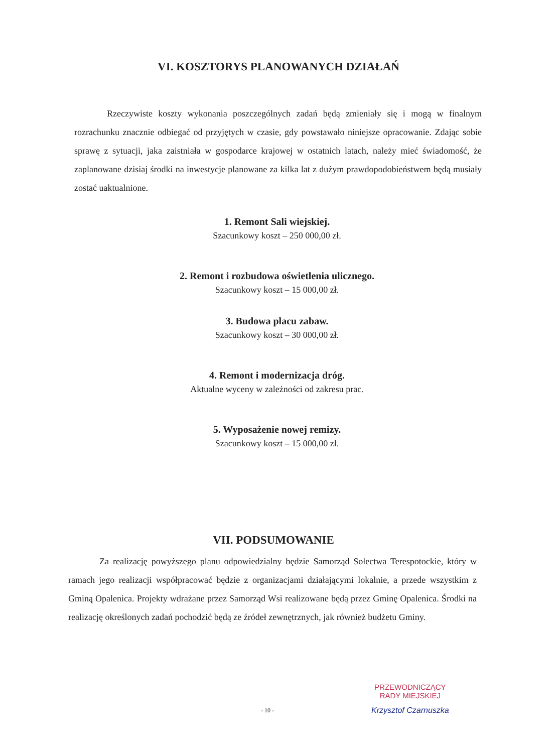VI. KOSZTORYS PLANOWANYCH DZIAŁAŃ
Rzeczywiste koszty wykonania poszczególnych zadań będą zmieniały się i mogą w finalnym rozrachunku znacznie odbiegać od przyjętych w czasie, gdy powstawało niniejsze opracowanie. Zdając sobie sprawę z sytuacji, jaka zaistniała w gospodarce krajowej w ostatnich latach, należy mieć świadomość, że zaplanowane dzisiaj środki na inwestycje planowane za kilka lat z dużym prawdopodobieństwem będą musiały zostać uaktualnione.
1. Remont Sali wiejskiej.
Szacunkowy koszt – 250 000,00 zł.
2. Remont i rozbudowa oświetlenia ulicznego.
Szacunkowy koszt – 15 000,00 zł.
3. Budowa placu zabaw.
Szacunkowy koszt – 30 000,00 zł.
4. Remont i modernizacja dróg.
Aktualne wyceny w zależności od zakresu prac.
5. Wyposażenie nowej remizy.
Szacunkowy koszt – 15 000,00 zł.
VII. PODSUMOWANIE
Za realizację powyższego planu odpowiedzialny będzie Samorząd Sołectwa Terespotockie, który w ramach jego realizacji współpracować będzie z organizacjami działającymi lokalnie, a przede wszystkim z Gminą Opalenica. Projekty wdrażane przez Samorząd Wsi realizowane będą przez Gminę Opalenica. Środki na realizację określonych zadań pochodzić będą ze źródeł zewnętrznych, jak również budżetu Gminy.
- 10 -
PRZEWODNICZĄCY
RADY MIEJSKIEJ
Krzysztof Czarnuszka